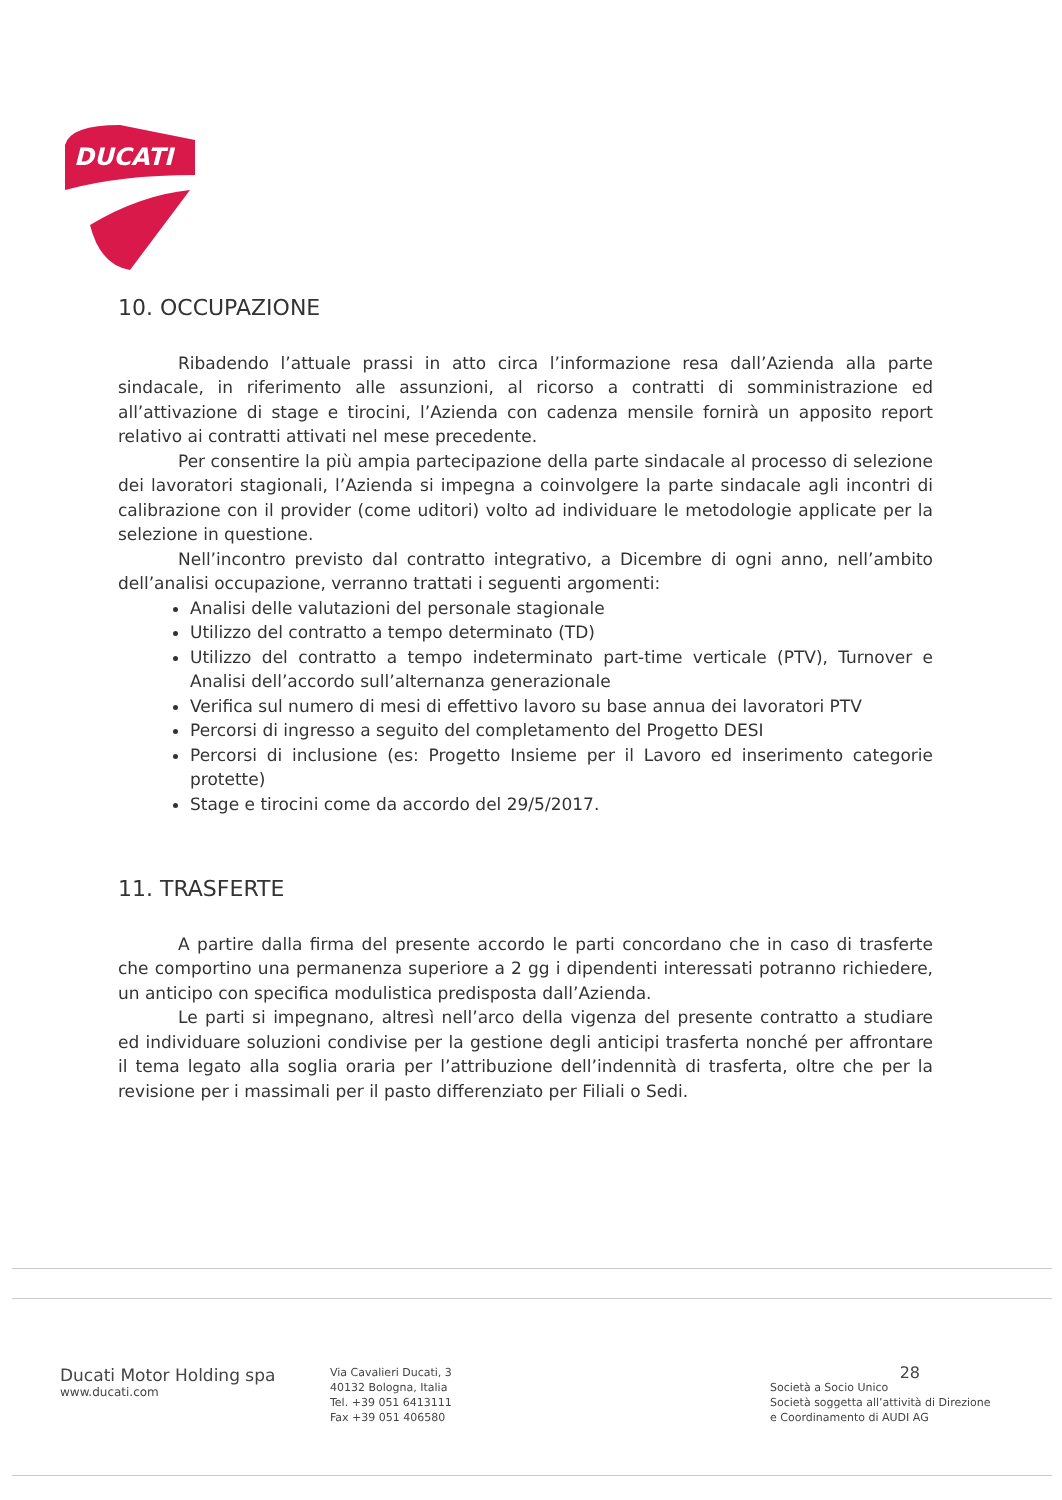DUCATI
10. OCCUPAZIONE
Ribadendo l’attuale prassi in atto circa l’informazione resa dall’Azienda alla parte sindacale, in riferimento alle assunzioni, al ricorso a contratti di somministrazione ed all’attivazione di stage e tirocini, l’Azienda con cadenza mensile fornirà un apposito report relativo ai contratti attivati nel mese precedente.
Per consentire la più ampia partecipazione della parte sindacale al processo di selezione dei lavoratori stagionali, l’Azienda si impegna a coinvolgere la parte sindacale agli incontri di calibrazione con il provider (come uditori) volto ad individuare le metodologie applicate per la selezione in questione.
Nell’incontro previsto dal contratto integrativo, a Dicembre di ogni anno, nell’ambito dell’analisi occupazione, verranno trattati i seguenti argomenti:
Analisi delle valutazioni del personale stagionale
Utilizzo del contratto a tempo determinato (TD)
Utilizzo del contratto a tempo indeterminato part-time verticale (PTV), Turnover e Analisi dell’accordo sull’alternanza generazionale
Verifica sul numero di mesi di effettivo lavoro su base annua dei lavoratori PTV
Percorsi di ingresso a seguito del completamento del Progetto DESI
Percorsi di inclusione (es: Progetto Insieme per il Lavoro ed inserimento categorie protette)
Stage e tirocini come da accordo del 29/5/2017.
11. TRASFERTE
A partire dalla firma del presente accordo le parti concordano che in caso di trasferte che comportino una permanenza superiore a 2 gg i dipendenti interessati potranno richiedere, un anticipo con specifica modulistica predisposta dall’Azienda.
Le parti si impegnano, altresì nell’arco della vigenza del presente contratto a studiare ed individuare soluzioni condivise per la gestione degli anticipi trasferta nonché per affrontare il tema legato alla soglia oraria per l’attribuzione dell’indennità di trasferta, oltre che per la revisione per i massimali per il pasto differenziato per Filiali o Sedi.
Ducati Motor Holding spa
www.ducati.com
Via Cavalieri Ducati, 3
40132 Bologna, Italia
Tel. +39 051 6413111
Fax +39 051 406580
28
Società a Socio Unico
Società soggetta all’attività di Direzione
e Coordinamento di AUDI AG